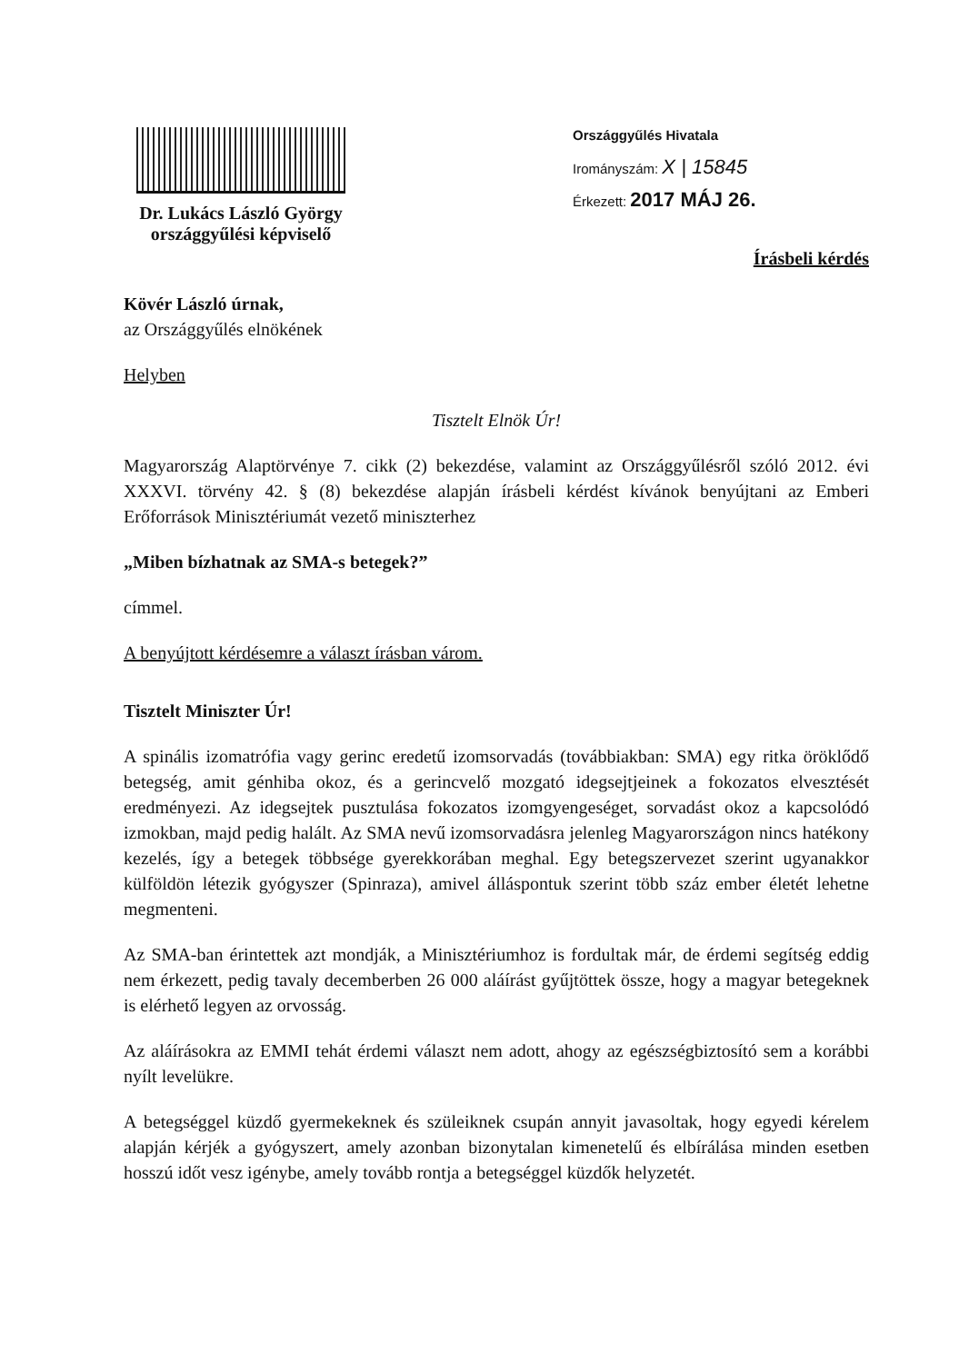Dr. Lukács László György
országgyűlési képviselő
Országgyűlés Hivatala
Irományszám: X | 15845
Érkezett: 2017 MÁJ 26.
Írásbeli kérdés
Kövér László úrnak,
az Országgyűlés elnökének
Helyben
Tisztelt Elnök Úr!
Magyarország Alaptörvénye 7. cikk (2) bekezdése, valamint az Országgyűlésről szóló 2012. évi XXXVI. törvény 42. § (8) bekezdése alapján írásbeli kérdést kívánok benyújtani az Emberi Erőforrások Minisztériumát vezető miniszterhez
„Miben bízhatnak az SMA-s betegek?”
címmel.
A benyújtott kérdésemre a választ írásban várom.
Tisztelt Miniszter Úr!
A spinális izomatrófia vagy gerinc eredetű izomsorvadás (továbbiakban: SMA) egy ritka öröklődő betegség, amit génhiba okoz, és a gerincvelő mozgató idegsejtjeinek a fokozatos elvesztését eredményezi. Az idegsejtek pusztulása fokozatos izomgyengeséget, sorvadást okoz a kapcsolódó izmokban, majd pedig halált. Az SMA nevű izomsorvadásra jelenleg Magyarországon nincs hatékony kezelés, így a betegek többsége gyerekkorában meghal. Egy betegszervezet szerint ugyanakkor külföldön létezik gyógyszer (Spinraza), amivel álláspontuk szerint több száz ember életét lehetne megmenteni.
Az SMA-ban érintettek azt mondják, a Minisztériumhoz is fordultak már, de érdemi segítség eddig nem érkezett, pedig tavaly decemberben 26 000 aláírást gyűjtöttek össze, hogy a magyar betegeknek is elérhető legyen az orvosság.
Az aláírásokra az EMMI tehát érdemi választ nem adott, ahogy az egészségbiztosító sem a korábbi nyílt levelükre.
A betegséggel küzdő gyermekeknek és szüleiknek csupán annyit javasoltak, hogy egyedi kérelem alapján kérjék a gyógyszert, amely azonban bizonytalan kimenetelű és elbírálása minden esetben hosszú időt vesz igénybe, amely tovább rontja a betegséggel küzdők helyzetét.